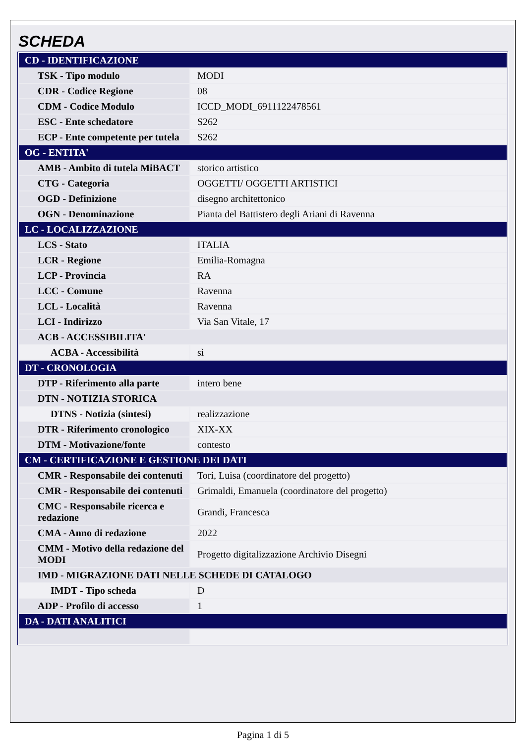SCHEDA
| CD - IDENTIFICAZIONE | |
| TSK - Tipo modulo | MODI |
| CDR - Codice Regione | 08 |
| CDM - Codice Modulo | ICCD_MODI_6911122478561 |
| ESC - Ente schedatore | S262 |
| ECP - Ente competente per tutela | S262 |
| OG - ENTITA' | |
| AMB - Ambito di tutela MiBACT | storico artistico |
| CTG - Categoria | OGGETTI/ OGGETTI ARTISTICI |
| OGD - Definizione | disegno architettonico |
| OGN - Denominazione | Pianta del Battistero degli Ariani di Ravenna |
| LC - LOCALIZZAZIONE | |
| LCS - Stato | ITALIA |
| LCR - Regione | Emilia-Romagna |
| LCP - Provincia | RA |
| LCC - Comune | Ravenna |
| LCL - Località | Ravenna |
| LCI - Indirizzo | Via San Vitale, 17 |
| ACB - ACCESSIBILITA' | |
| ACBA - Accessibilità | sì |
| DT - CRONOLOGIA | |
| DTP - Riferimento alla parte | intero bene |
| DTN - NOTIZIA STORICA | |
| DTNS - Notizia (sintesi) | realizzazione |
| DTR - Riferimento cronologico | XIX-XX |
| DTM - Motivazione/fonte | contesto |
| CM - CERTIFICAZIONE E GESTIONE DEI DATI | |
| CMR - Responsabile dei contenuti | Tori, Luisa (coordinatore del progetto) |
| CMR - Responsabile dei contenuti | Grimaldi, Emanuela (coordinatore del progetto) |
| CMC - Responsabile ricerca e redazione | Grandi, Francesca |
| CMA - Anno di redazione | 2022 |
| CMM - Motivo della redazione del MODI | Progetto digitalizzazione Archivio Disegni |
| IMD - MIGRAZIONE DATI NELLE SCHEDE DI CATALOGO | |
| IMDT - Tipo scheda | D |
| ADP - Profilo di accesso | 1 |
| DA - DATI ANALITICI | |
Pagina 1 di 5